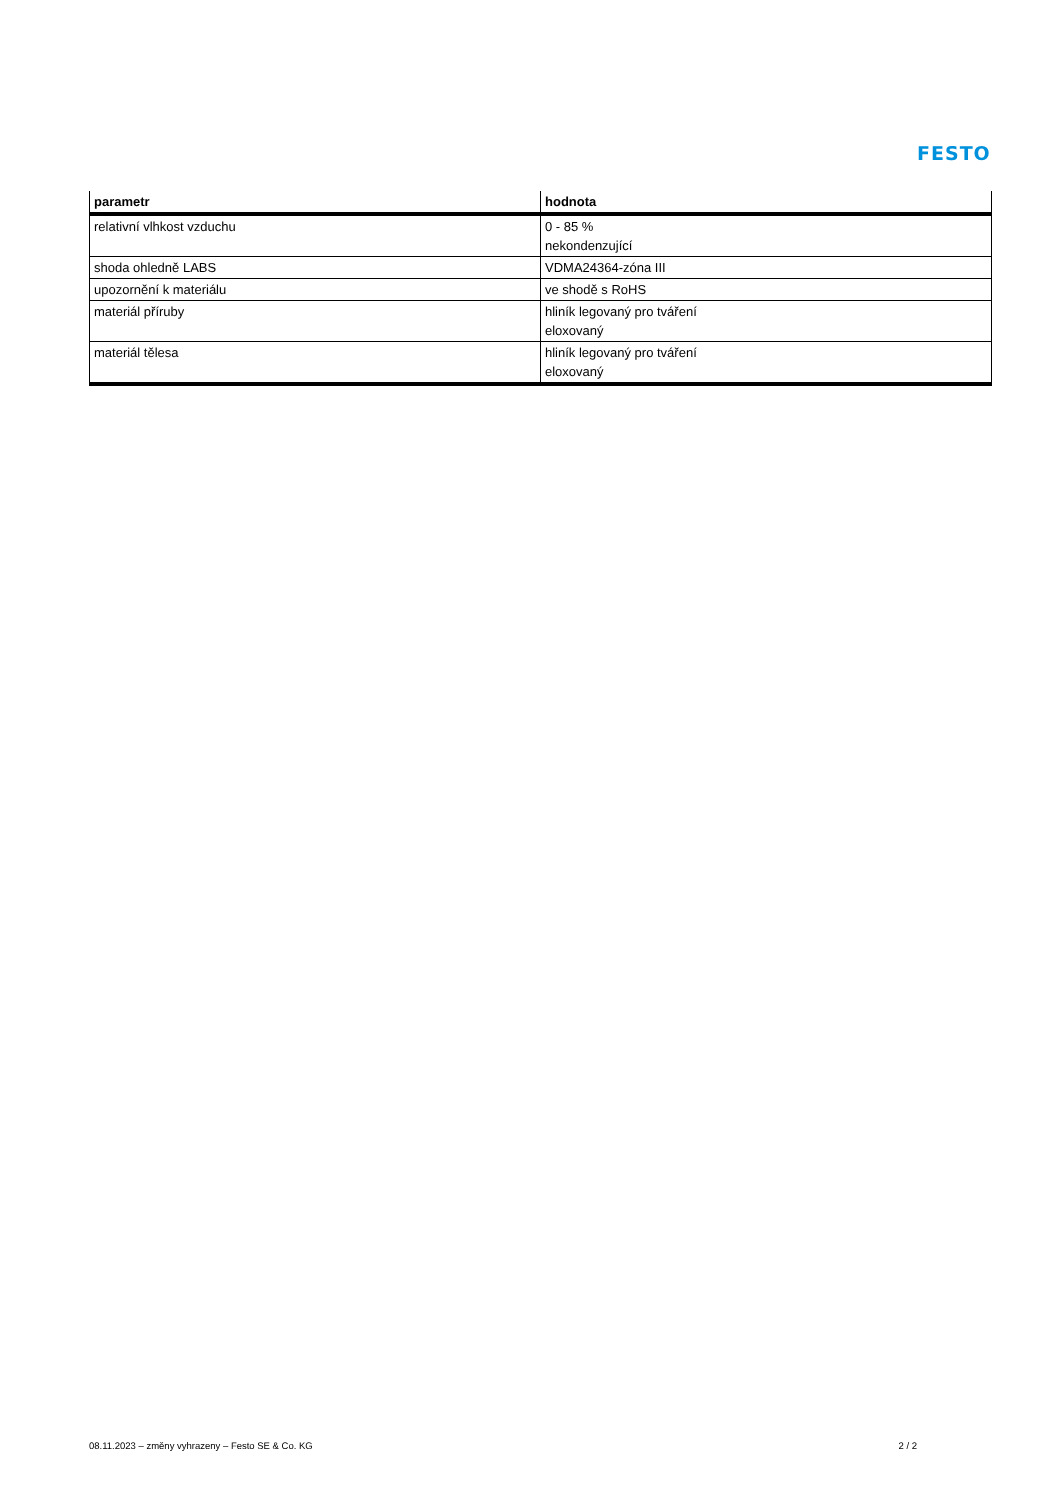FESTO
| parametr | hodnota |
| --- | --- |
| relativní vlhkost vzduchu | 0 - 85 % nekondenzující |
| shoda ohledně LABS | VDMA24364-zóna III |
| upozornění k materiálu | ve shodě s RoHS |
| materiál příruby | hliník legovaný pro tváření eloxovaný |
| materiál tělesa | hliník legovaný pro tváření eloxovaný |
08.11.2023 – změny vyhrazeny – Festo SE & Co. KG 2 / 2